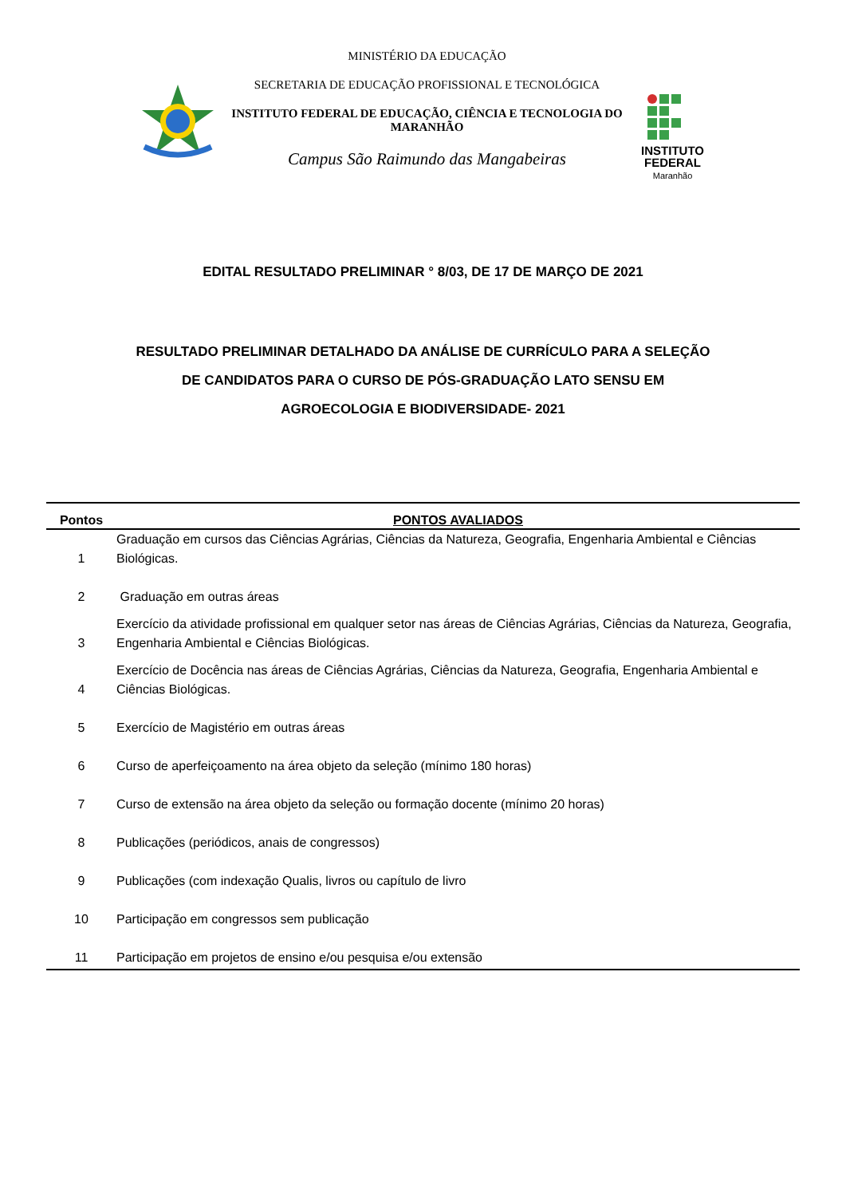MINISTÉRIO DA EDUCAÇÃO
SECRETARIA DE EDUCAÇÃO PROFISSIONAL E TECNOLÓGICA
INSTITUTO FEDERAL DE EDUCAÇÃO, CIÊNCIA E TECNOLOGIA DO MARANHÃO
Campus São Raimundo das Mangabeiras
INSTITUTO
FEDERAL
Maranhão
EDITAL RESULTADO PRELIMINAR ° 8/03, DE 17 DE MARÇO DE 2021
RESULTADO PRELIMINAR DETALHADO DA ANÁLISE DE CURRÍCULO PARA A SELEÇÃO DE CANDIDATOS PARA O CURSO DE PÓS-GRADUAÇÃO LATO SENSU EM AGROECOLOGIA E BIODIVERSIDADE- 2021
| Pontos | PONTOS AVALIADOS |
| --- | --- |
| 1 | Graduação em cursos das Ciências Agrárias, Ciências da Natureza, Geografia, Engenharia Ambiental e Ciências Biológicas. |
| 2 | Graduação em outras áreas |
| 3 | Exercício da atividade profissional em qualquer setor nas áreas de Ciências Agrárias, Ciências da Natureza, Geografia, Engenharia Ambiental e Ciências Biológicas. |
| 4 | Exercício de Docência nas áreas de Ciências Agrárias, Ciências da Natureza, Geografia, Engenharia Ambiental e Ciências Biológicas. |
| 5 | Exercício de Magistério em outras áreas |
| 6 | Curso de aperfeiçoamento na área objeto da seleção (mínimo 180 horas) |
| 7 | Curso de extensão na área objeto da seleção ou formação docente (mínimo 20 horas) |
| 8 | Publicações (periódicos, anais de congressos) |
| 9 | Publicações (com indexação Qualis, livros ou capítulo de livro |
| 10 | Participação em congressos sem publicação |
| 11 | Participação em projetos de ensino e/ou pesquisa e/ou extensão |